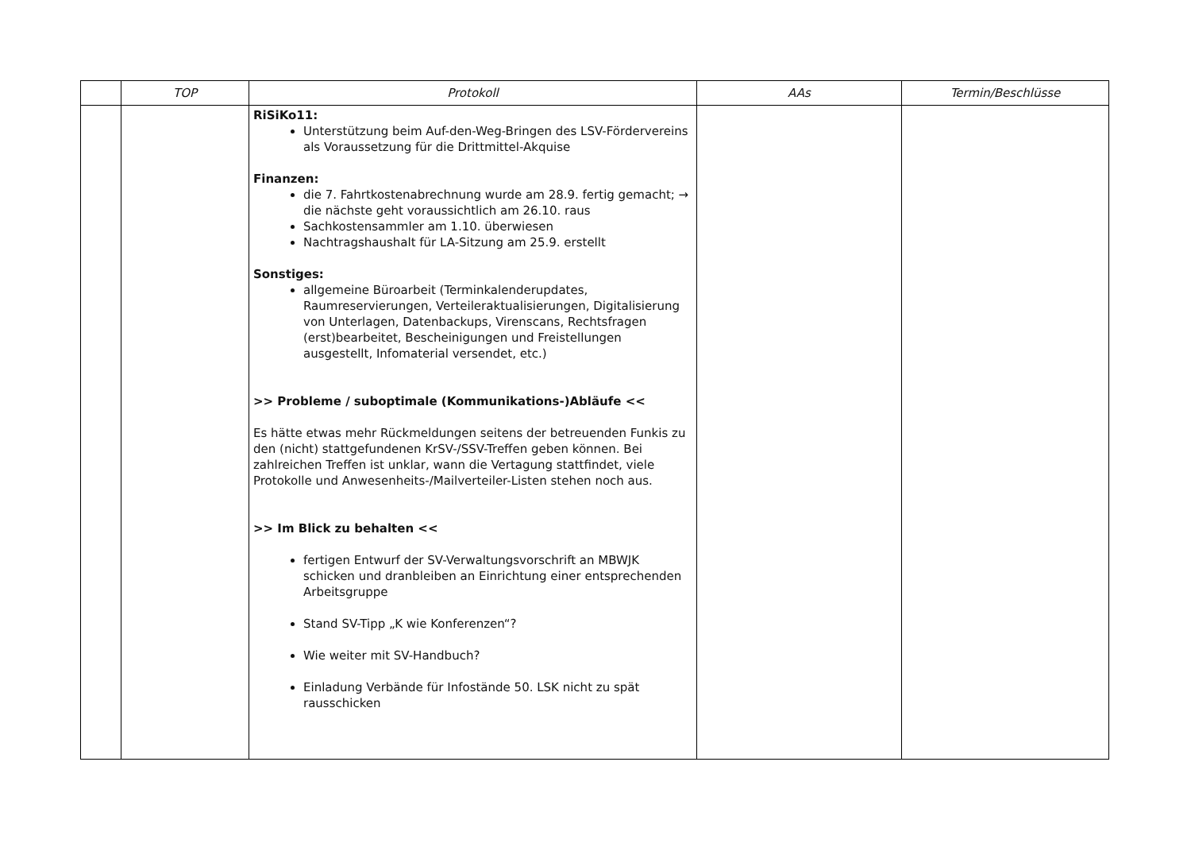| | TOP | Protokoll | AAs | Termin/Beschlüsse |
| --- | --- | --- | --- | --- |
| | | RiSiKo11: Unterstützung beim Auf-den-Weg-Bringen des LSV-Fördervereins als Voraussetzung für die Drittmittel-Akquise Finanzen: die 7. Fahrtkostenabrechnung wurde am 28.9. fertig gemacht; → die nächste geht voraussichtlich am 26.10. raus Sachkostensammler am 1.10. überwiesen Nachtragshaushalt für LA-Sitzung am 25.9. erstellt Sonstiges: allgemeine Büroarbeit (Terminkalenderupdates, Raumreservierungen, Verteileraktualisierungen, Digitalisierung von Unterlagen, Datenbackups, Virenscans, Rechtsfragen (erst)bearbeitet, Bescheinigungen und Freistellungen ausgestellt, Infomaterial versendet, etc.) >> Probleme / suboptimale (Kommunikations-)Abläufe << Es hätte etwas mehr Rückmeldungen seitens der betreuenden Funkis zu den (nicht) stattgefundenen KrSV-/SSV-Treffen geben können. Bei zahlreichen Treffen ist unklar, wann die Vertagung stattfindet, viele Protokolle und Anwesenheits-/Mailverteiler-Listen stehen noch aus. >> Im Blick zu behalten << fertigen Entwurf der SV-Verwaltungsvorschrift an MBWJK schicken und dranbleiben an Einrichtung einer entsprechenden Arbeitsgruppe Stand SV-Tipp „K wie Konferenzen“? Wie weiter mit SV-Handbuch? Einladung Verbände für Infostände 50. LSK nicht zu spät rausschicken | | |